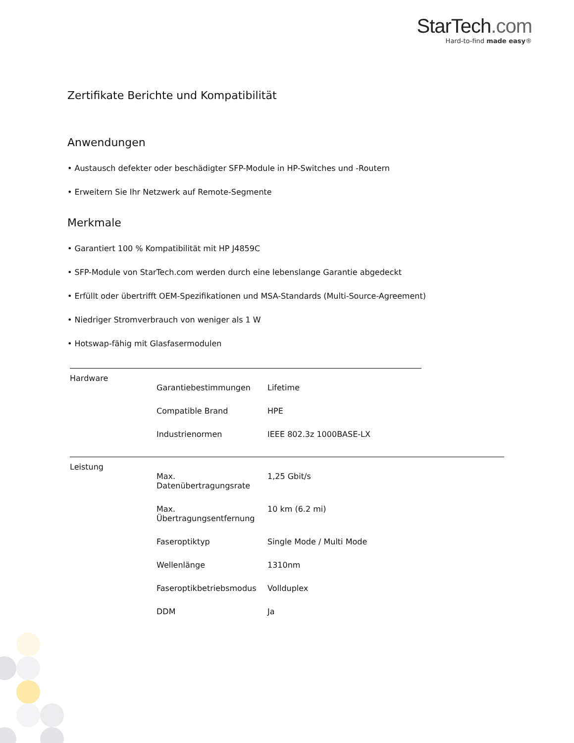StarTech.com
Hard-to-find made easy®
Zertifikate Berichte und Kompatibilität
Anwendungen
• Austausch defekter oder beschädigter SFP-Module in HP-Switches und -Routern
• Erweitern Sie Ihr Netzwerk auf Remote-Segmente
Merkmale
• Garantiert 100 % Kompatibilität mit HP J4859C
• SFP-Module von StarTech.com werden durch eine lebenslange Garantie abgedeckt
• Erfüllt oder übertrifft OEM-Spezifikationen und MSA-Standards (Multi-Source-Agreement)
• Niedriger Stromverbrauch von weniger als 1 W
• Hotswap-fähig mit Glasfasermodulen
| Hardware | | |
| | Garantiebestimmungen | Lifetime |
| | Compatible Brand | HPE |
| | Industrienormen | IEEE 802.3z 1000BASE-LX |
| Leistung | | |
| | Max. Datenübertragungsrate | 1,25 Gbit/s |
| | Max. Übertragungsentfernung | 10 km (6.2 mi) |
| | Faseroptiktyp | Single Mode / Multi Mode |
| | Wellenlänge | 1310nm |
| | Faseroptikbetriebsmodus | Vollduplex |
| | DDM | Ja |